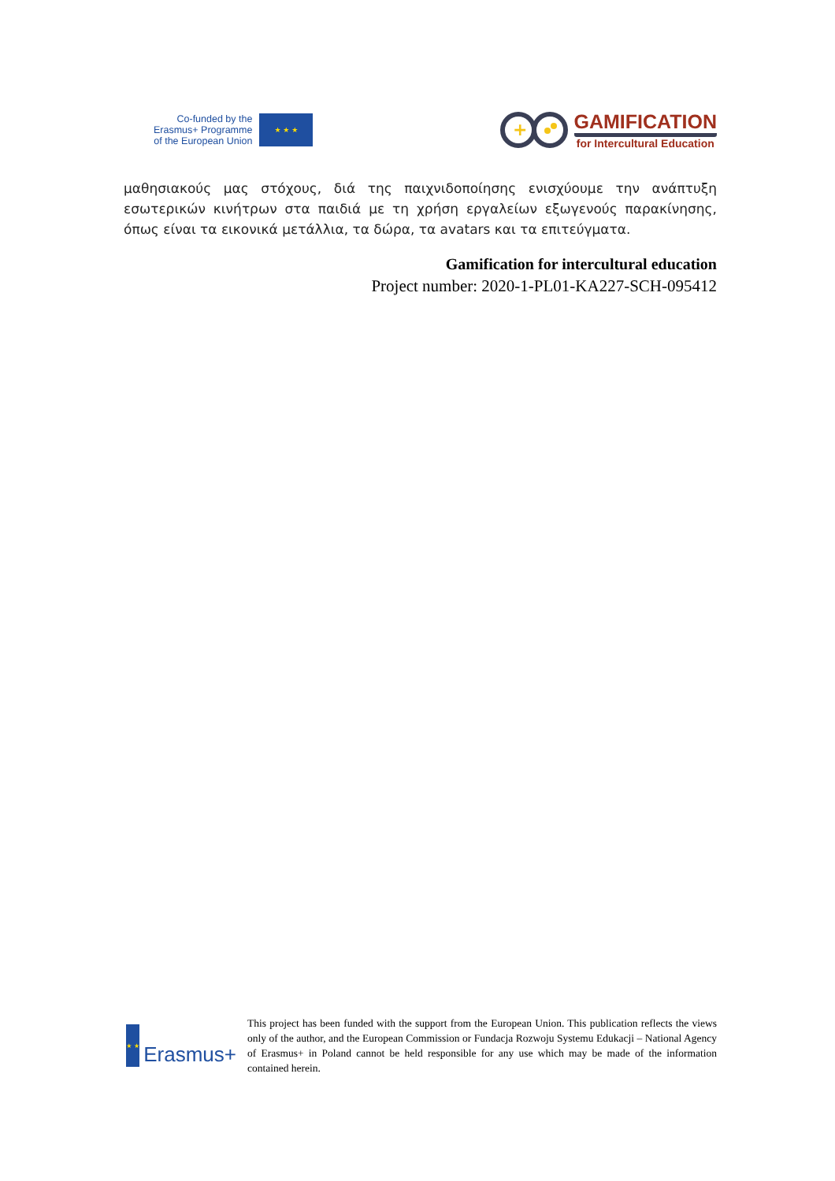Co-funded by the
Erasmus+ Programme
of the European Union
★ ★ ★
+
GAMIFICATION
for Intercultural Education
μαθησιακούς μας στόχους, διά της παιχνιδοποίησης ενισχύουμε την ανάπτυξη εσωτερικών κινήτρων στα παιδιά με τη χρήση εργαλείων εξωγενούς παρακίνησης, όπως είναι τα εικονικά μετάλλια, τα δώρα, τα avatars και τα επιτεύγματα.
Gamification for intercultural education
Project number: 2020-1-PL01-KA227-SCH-095412
★ ★
Erasmus+
This project has been funded with the support from the European Union. This publication reflects the views only of the author, and the European Commission or Fundacja Rozwoju Systemu Edukacji – National Agency of Erasmus+ in Poland cannot be held responsible for any use which may be made of the information contained herein.